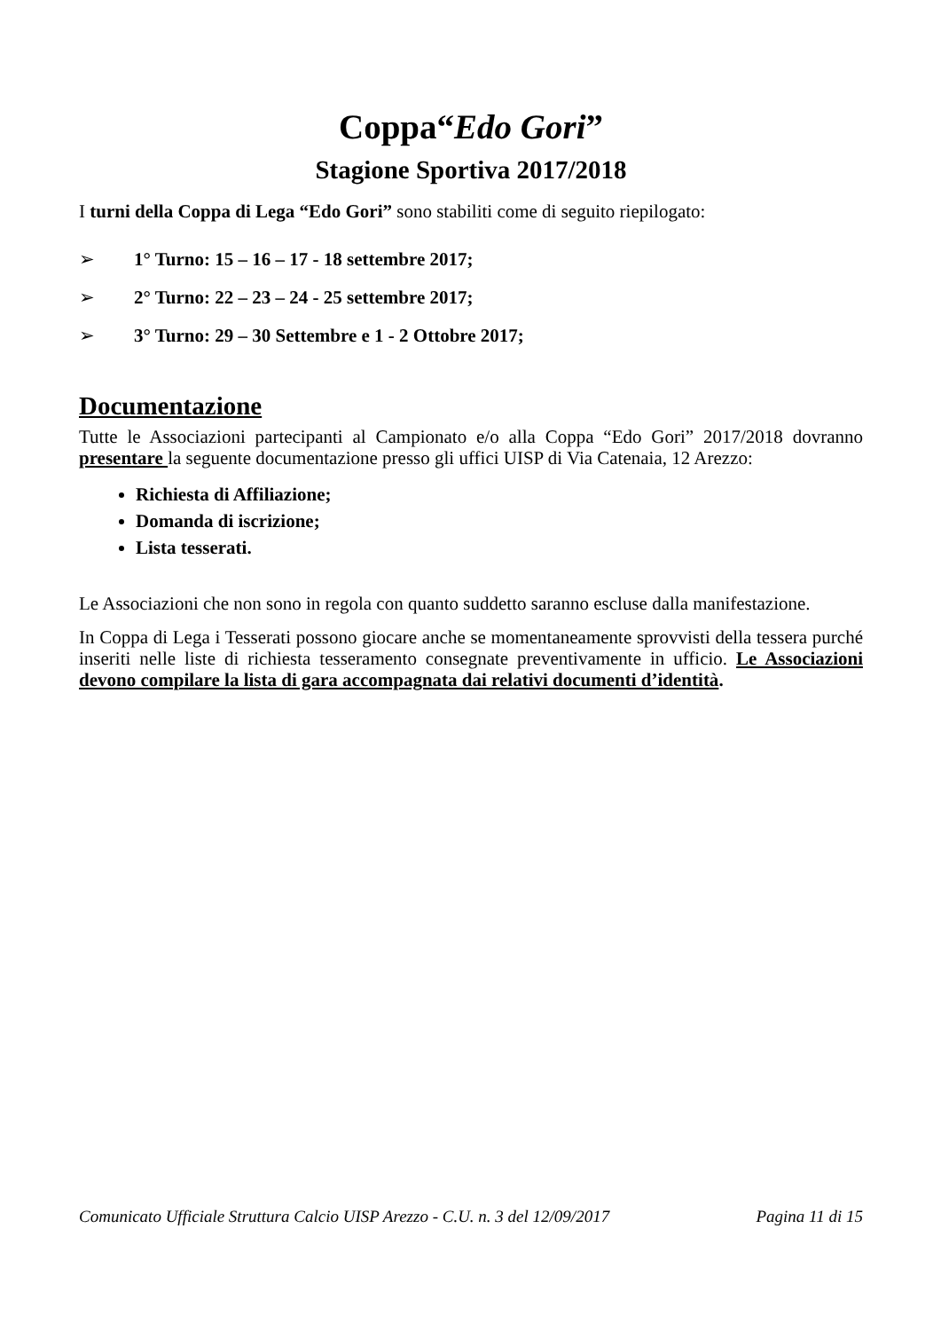Coppa“Edo Gori”
Stagione Sportiva 2017/2018
I turni della Coppa di Lega “Edo Gori” sono stabiliti come di seguito riepilogato:
➢ 1° Turno: 15 – 16 – 17 - 18 settembre 2017;
➢ 2° Turno: 22 – 23 – 24 - 25 settembre 2017;
➢ 3° Turno: 29 – 30 Settembre e 1 - 2 Ottobre 2017;
Documentazione
Tutte le Associazioni partecipanti al Campionato e/o alla Coppa “Edo Gori” 2017/2018 dovranno presentare la seguente documentazione presso gli uffici UISP di Via Catenaia, 12 Arezzo:
Richiesta di Affiliazione;
Domanda di iscrizione;
Lista tesserati.
Le Associazioni che non sono in regola con quanto suddetto saranno escluse dalla manifestazione.
In Coppa di Lega i Tesserati possono giocare anche se momentaneamente sprovvisti della tessera purché inseriti nelle liste di richiesta tesseramento consegnate preventivamente in ufficio. Le Associazioni devono compilare la lista di gara accompagnata dai relativi documenti d’identità.
Comunicato Ufficiale Struttura Calcio UISP Arezzo - C.U. n. 3 del 12/09/2017 Pagina 11 di 15